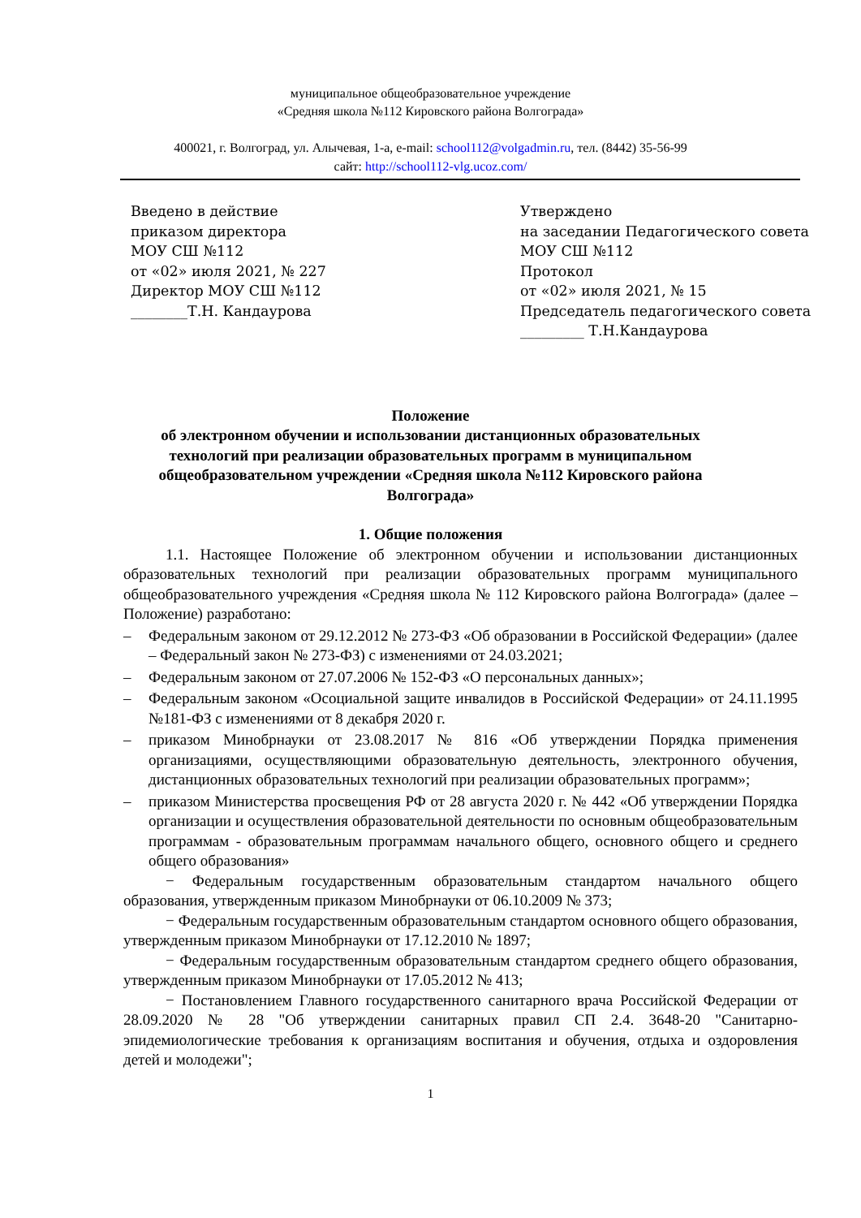муниципальное общеобразовательное учреждение
«Средняя школа №112 Кировского района Волгограда»
400021, г. Волгоград, ул. Алычевая, 1-а, e-mail: school112@volgadmin.ru, тел. (8442) 35-56-99
сайт: http://school112-vlg.ucoz.com/
Введено в действие
приказом директора
МОУ СШ №112
от «02» июля 2021, № 227
Директор МОУ СШ №112
________Т.Н. Кандаурова
Утверждено
на заседании Педагогического совета
МОУ СШ №112
Протокол
от «02» июля 2021, № 15
Председатель педагогического совета
_________ Т.Н.Кандаурова
Положение
об электронном обучении и использовании дистанционных образовательных
технологий при реализации образовательных программ в муниципальном
общеобразовательном учреждении «Средняя школа №112 Кировского района
Волгограда»
1. Общие положения
1.1. Настоящее Положение об электронном обучении и использовании дистанционных образовательных технологий при реализации образовательных программ муниципального общеобразовательного учреждения «Средняя школа № 112 Кировского района Волгограда» (далее – Положение) разработано:
– Федеральным законом от 29.12.2012 № 273-ФЗ «Об образовании в Российской Федерации» (далее – Федеральный закон № 273-ФЗ) с изменениями от 24.03.2021;
– Федеральным законом от 27.07.2006 № 152-ФЗ «О персональных данных»;
– Федеральным законом «Осоциальной защите инвалидов в Российской Федерации» от 24.11.1995 №181-ФЗ с изменениями от 8 декабря 2020 г.
– приказом Минобрнауки от 23.08.2017 № 816 «Об утверждении Порядка применения организациями, осуществляющими образовательную деятельность, электронного обучения, дистанционных образовательных технологий при реализации образовательных программ»;
– приказом Министерства просвещения РФ от 28 августа 2020 г. № 442 «Об утверждении Порядка организации и осуществления образовательной деятельности по основным общеобразовательным программам - образовательным программам начального общего, основного общего и среднего общего образования»
− Федеральным государственным образовательным стандартом начального общего образования, утвержденным приказом Минобрнауки от 06.10.2009 № 373;
− Федеральным государственным образовательным стандартом основного общего образования, утвержденным приказом Минобрнауки от 17.12.2010 № 1897;
− Федеральным государственным образовательным стандартом среднего общего образования, утвержденным приказом Минобрнауки от 17.05.2012 № 413;
− Постановлением Главного государственного санитарного врача Российской Федерации от 28.09.2020 № 28 "Об утверждении санитарных правил СП 2.4. 3648-20 "Санитарно-эпидемиологические требования к организациям воспитания и обучения, отдыха и оздоровления детей и молодежи";
1